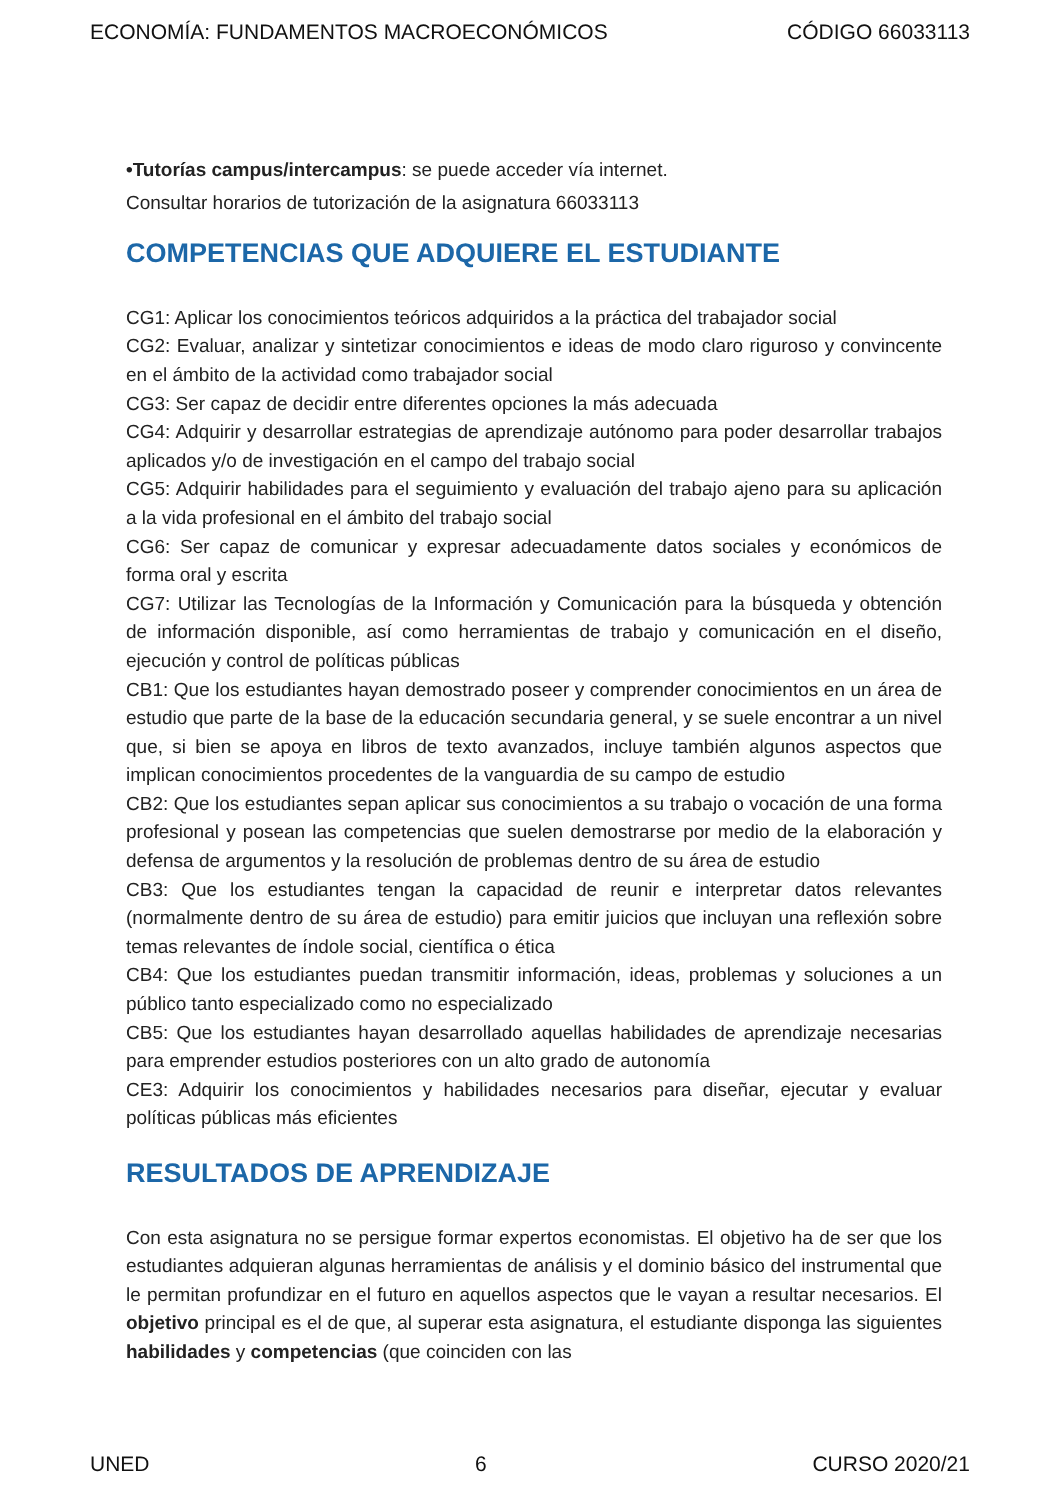ECONOMÍA: FUNDAMENTOS MACROECONÓMICOS CÓDIGO 66033113
•Tutorías campus/intercampus: se puede acceder vía internet.
Consultar horarios de tutorización de la asignatura 66033113
COMPETENCIAS QUE ADQUIERE EL ESTUDIANTE
CG1: Aplicar los conocimientos teóricos adquiridos a la práctica del trabajador social
CG2: Evaluar, analizar y sintetizar conocimientos e ideas de modo claro riguroso y convincente en el ámbito de la actividad como trabajador social
CG3: Ser capaz de decidir entre diferentes opciones la más adecuada
CG4: Adquirir y desarrollar estrategias de aprendizaje autónomo para poder desarrollar trabajos aplicados y/o de investigación en el campo del trabajo social
CG5: Adquirir habilidades para el seguimiento y evaluación del trabajo ajeno para su aplicación a la vida profesional en el ámbito del trabajo social
CG6: Ser capaz de comunicar y expresar adecuadamente datos sociales y económicos de forma oral y escrita
CG7: Utilizar las Tecnologías de la Información y Comunicación para la búsqueda y obtención de información disponible, así como herramientas de trabajo y comunicación en el diseño, ejecución y control de políticas públicas
CB1: Que los estudiantes hayan demostrado poseer y comprender conocimientos en un área de estudio que parte de la base de la educación secundaria general, y se suele encontrar a un nivel que, si bien se apoya en libros de texto avanzados, incluye también algunos aspectos que implican conocimientos procedentes de la vanguardia de su campo de estudio
CB2: Que los estudiantes sepan aplicar sus conocimientos a su trabajo o vocación de una forma profesional y posean las competencias que suelen demostrarse por medio de la elaboración y defensa de argumentos y la resolución de problemas dentro de su área de estudio
CB3: Que los estudiantes tengan la capacidad de reunir e interpretar datos relevantes (normalmente dentro de su área de estudio) para emitir juicios que incluyan una reflexión sobre temas relevantes de índole social, científica o ética
CB4: Que los estudiantes puedan transmitir información, ideas, problemas y soluciones a un público tanto especializado como no especializado
CB5: Que los estudiantes hayan desarrollado aquellas habilidades de aprendizaje necesarias para emprender estudios posteriores con un alto grado de autonomía
CE3: Adquirir los conocimientos y habilidades necesarios para diseñar, ejecutar y evaluar políticas públicas más eficientes
RESULTADOS DE APRENDIZAJE
Con esta asignatura no se persigue formar expertos economistas. El objetivo ha de ser que los estudiantes adquieran algunas herramientas de análisis y el dominio básico del instrumental que le permitan profundizar en el futuro en aquellos aspectos que le vayan a resultar necesarios. El objetivo principal es el de que, al superar esta asignatura, el estudiante disponga las siguientes habilidades y competencias (que coinciden con las
UNED 6 CURSO 2020/21